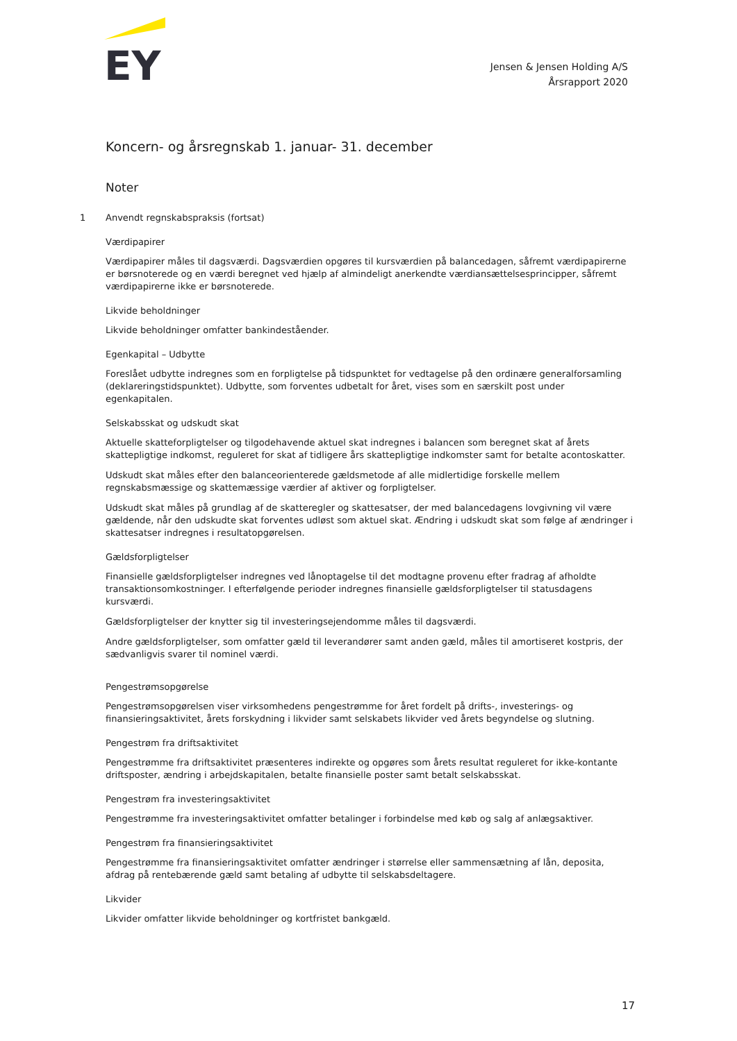EY
Jensen & Jensen Holding A/S
Årsrapport 2020
Koncern- og årsregnskab 1. januar- 31. december
Noter
1 Anvendt regnskabspraksis (fortsat)
Værdipapirer
Værdipapirer måles til dagsværdi. Dagsværdien opgøres til kursværdien på balancedagen, såfremt værdipapirerne er børsnoterede og en værdi beregnet ved hjælp af almindeligt anerkendte værdiansættelsesprincipper, såfremt værdipapirerne ikke er børsnoterede.
Likvide beholdninger
Likvide beholdninger omfatter bankindeståender.
Egenkapital – Udbytte
Foreslået udbytte indregnes som en forpligtelse på tidspunktet for vedtagelse på den ordinære generalforsamling (deklareringstidspunktet). Udbytte, som forventes udbetalt for året, vises som en særskilt post under egenkapitalen.
Selskabsskat og udskudt skat
Aktuelle skatteforpligtelser og tilgodehavende aktuel skat indregnes i balancen som beregnet skat af årets skattepligtige indkomst, reguleret for skat af tidligere års skattepligtige indkomster samt for betalte acontoskatter.
Udskudt skat måles efter den balanceorienterede gældsmetode af alle midlertidige forskelle mellem regnskabsmæssige og skattemæssige værdier af aktiver og forpligtelser.
Udskudt skat måles på grundlag af de skatteregler og skattesatser, der med balancedagens lovgivning vil være gældende, når den udskudte skat forventes udløst som aktuel skat. Ændring i udskudt skat som følge af ændringer i skattesatser indregnes i resultatopgørelsen.
Gældsforpligtelser
Finansielle gældsforpligtelser indregnes ved lånoptagelse til det modtagne provenu efter fradrag af afholdte transaktionsomkostninger. I efterfølgende perioder indregnes finansielle gældsforpligtelser til statusdagens kursværdi.
Gældsforpligtelser der knytter sig til investeringsejendomme måles til dagsværdi.
Andre gældsforpligtelser, som omfatter gæld til leverandører samt anden gæld, måles til amortiseret kostpris, der sædvanligvis svarer til nominel værdi.
Pengestrømsopgørelse
Pengestrømsopgørelsen viser virksomhedens pengestrømme for året fordelt på drifts-, investerings- og finansieringsaktivitet, årets forskydning i likvider samt selskabets likvider ved årets begyndelse og slutning.
Pengestrøm fra driftsaktivitet
Pengestrømme fra driftsaktivitet præsenteres indirekte og opgøres som årets resultat reguleret for ikke-kontante driftsposter, ændring i arbejdskapitalen, betalte finansielle poster samt betalt selskabsskat.
Pengestrøm fra investeringsaktivitet
Pengestrømme fra investeringsaktivitet omfatter betalinger i forbindelse med køb og salg af anlægsaktiver.
Pengestrøm fra finansieringsaktivitet
Pengestrømme fra finansieringsaktivitet omfatter ændringer i størrelse eller sammensætning af lån, deposita, afdrag på rentebærende gæld samt betaling af udbytte til selskabsdeltagere.
Likvider
Likvider omfatter likvide beholdninger og kortfristet bankgæld.
17